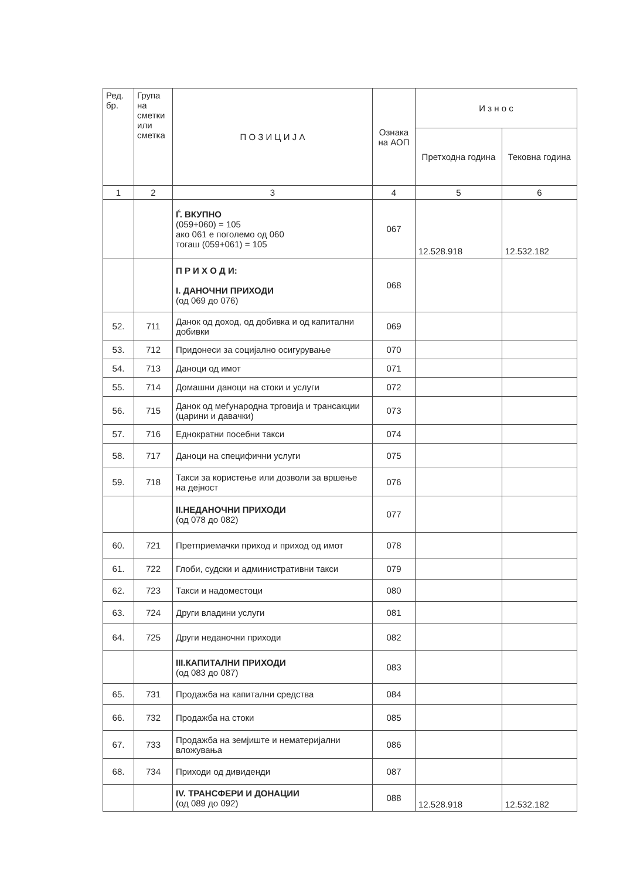| Ред. бр. | Група на сметки или сметка | П О З И Ц И Ј А | Ознака на АОП | И з н о с | |
| --- | --- | --- | --- | --- | --- |
| | | | | Претходна година | Тековна година |
| 1 | 2 | 3 | 4 | 5 | 6 |
| | | Ѓ. ВКУПНО (059+060) = 105 ако 061 е поголемо од 060 тогаш (059+061) = 105 | 067 | 12.528.918 | 12.532.182 |
| | | П Р И Х О Д И: I. ДАНОЧНИ ПРИХОДИ (од 069 до 076) | 068 | | |
| 52. | 711 | Данок од доход, од добивка и од капитални добивки | 069 | | |
| 53. | 712 | Придонеси за социјално осигурување | 070 | | |
| 54. | 713 | Даноци од имот | 071 | | |
| 55. | 714 | Домашни даноци на стоки и услуги | 072 | | |
| 56. | 715 | Данок од меѓународна трговија и трансакции (царини и давачки) | 073 | | |
| 57. | 716 | Еднократни посебни такси | 074 | | |
| 58. | 717 | Даноци на специфични услуги | 075 | | |
| 59. | 718 | Такси за користење или дозволи за вршење на дејност | 076 | | |
| | | II.НЕДАНОЧНИ ПРИХОДИ (од 078 до 082) | 077 | | |
| 60. | 721 | Претприемачки приход и приход од имот | 078 | | |
| 61. | 722 | Глоби, судски и административни такси | 079 | | |
| 62. | 723 | Такси и надоместоци | 080 | | |
| 63. | 724 | Други владини услуги | 081 | | |
| 64. | 725 | Други неданочни приходи | 082 | | |
| | | III.КАПИТАЛНИ ПРИХОДИ (од 083 до 087) | 083 | | |
| 65. | 731 | Продажба на капитални средства | 084 | | |
| 66. | 732 | Продажба на стоки | 085 | | |
| 67. | 733 | Продажба на земјиште и нематеријални вложувања | 086 | | |
| 68. | 734 | Приходи од дивиденди | 087 | | |
| | | IV. ТРАНСФЕРИ И ДОНАЦИИ (од 089 до 092) | 088 | 12.528.918 | 12.532.182 |